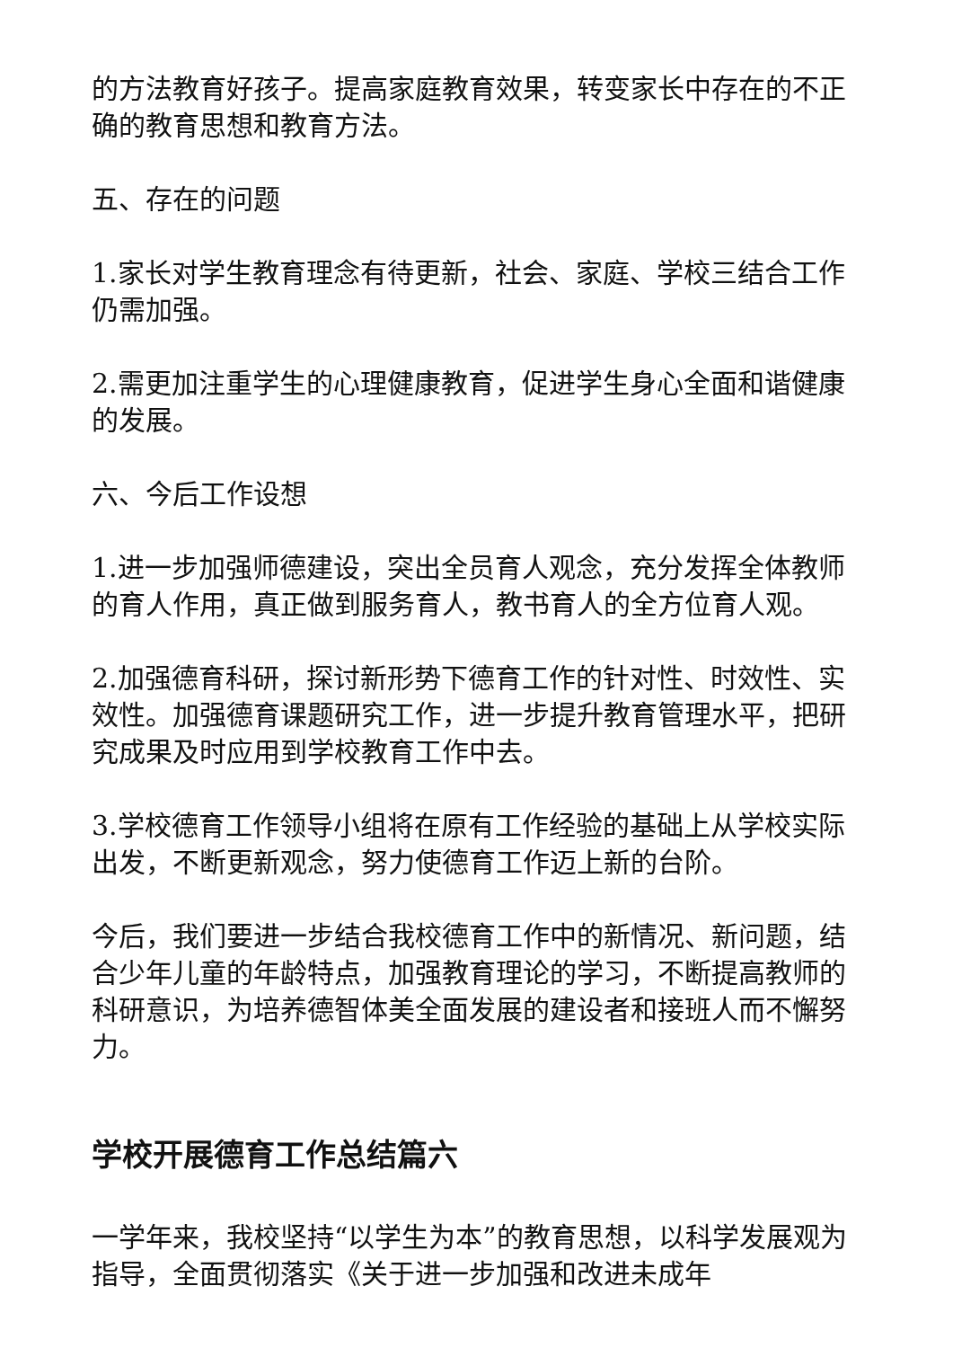的方法教育好孩子。提高家庭教育效果，转变家长中存在的不正确的教育思想和教育方法。
五、存在的问题
1.家长对学生教育理念有待更新，社会、家庭、学校三结合工作仍需加强。
2.需更加注重学生的心理健康教育，促进学生身心全面和谐健康的发展。
六、今后工作设想
1.进一步加强师德建设，突出全员育人观念，充分发挥全体教师的育人作用，真正做到服务育人，教书育人的全方位育人观。
2.加强德育科研，探讨新形势下德育工作的针对性、时效性、实效性。加强德育课题研究工作，进一步提升教育管理水平，把研究成果及时应用到学校教育工作中去。
3.学校德育工作领导小组将在原有工作经验的基础上从学校实际出发，不断更新观念，努力使德育工作迈上新的台阶。
今后，我们要进一步结合我校德育工作中的新情况、新问题，结合少年儿童的年龄特点，加强教育理论的学习，不断提高教师的科研意识，为培养德智体美全面发展的建设者和接班人而不懈努力。
学校开展德育工作总结篇六
一学年来，我校坚持“以学生为本”的教育思想，以科学发展观为指导，全面贯彻落实《关于进一步加强和改进未成年